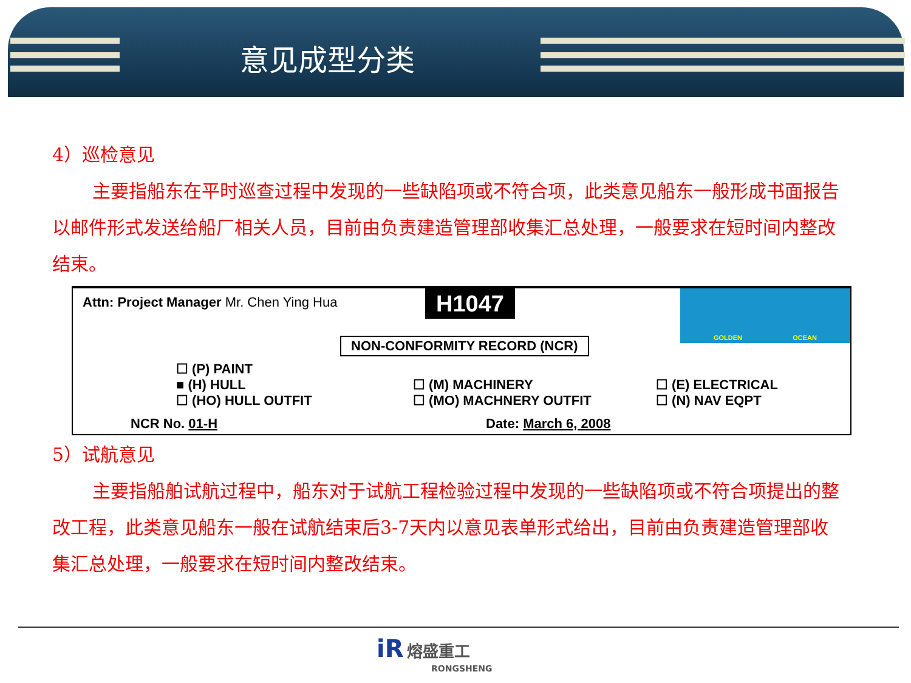意见成型分类
4）巡检意见
主要指船东在平时巡查过程中发现的一些缺陷项或不符合项，此类意见船东一般形成书面报告以邮件形式发送给船厂相关人员，目前由负责建造管理部收集汇总处理，一般要求在短时间内整改结束。
Attn: Project Manager Mr. Chen Ying Hua
H1047 GOLDEN OCEAN
NON-CONFORMITY RECORD (NCR)
☐ (P) PAINT
■ (H) HULL
☐ (HO) HULL OUTFIT
☐ (M) MACHINERY
☐ (MO) MACHNERY OUTFIT
☐ (E) ELECTRICAL
☐ (N) NAV EQPT
NCR No. 01-H Date: March 6, 2008
5）试航意见
主要指船舶试航过程中，船东对于试航工程检验过程中发现的一些缺陷项或不符合项提出的整改工程，此类意见船东一般在试航结束后3-7天内以意见表单形式给出，目前由负责建造管理部收集汇总处理，一般要求在短时间内整改结束。
iR 熔盛重工
RONGSHENG